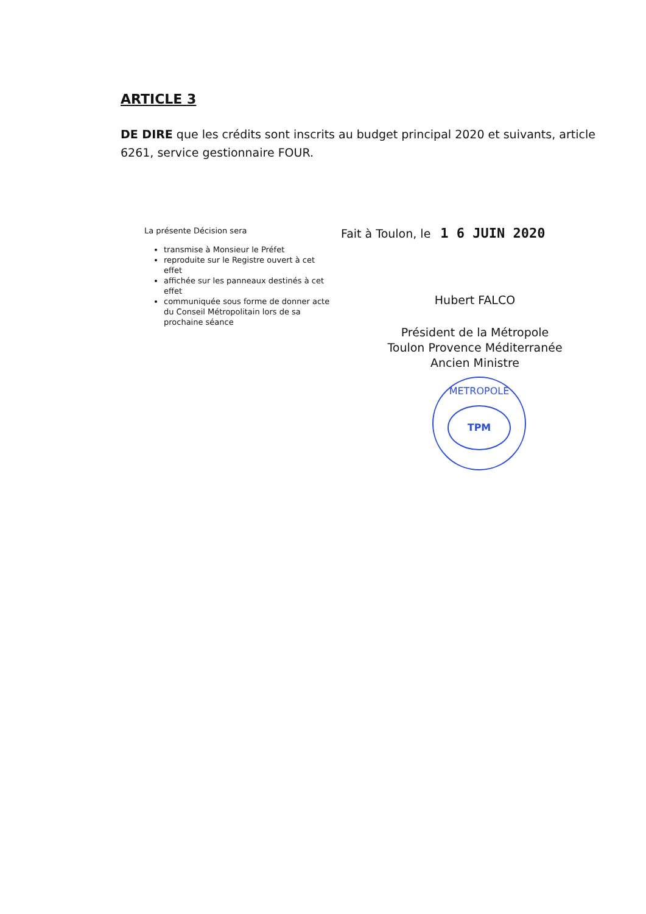ARTICLE 3
DE DIRE que les crédits sont inscrits au budget principal 2020 et suivants, article 6261, service gestionnaire FOUR.
La présente Décision sera
transmise à Monsieur le Préfet
reproduite sur le Registre ouvert à cet effet
affichée sur les panneaux destinés à cet effet
communiquée sous forme de donner acte du Conseil Métropolitain lors de sa prochaine séance
Fait à Toulon, le 1 6 JUIN 2020
Hubert FALCO
Président de la Métropole
Toulon Provence Méditerranée
Ancien Ministre
METROPOLE
TPM